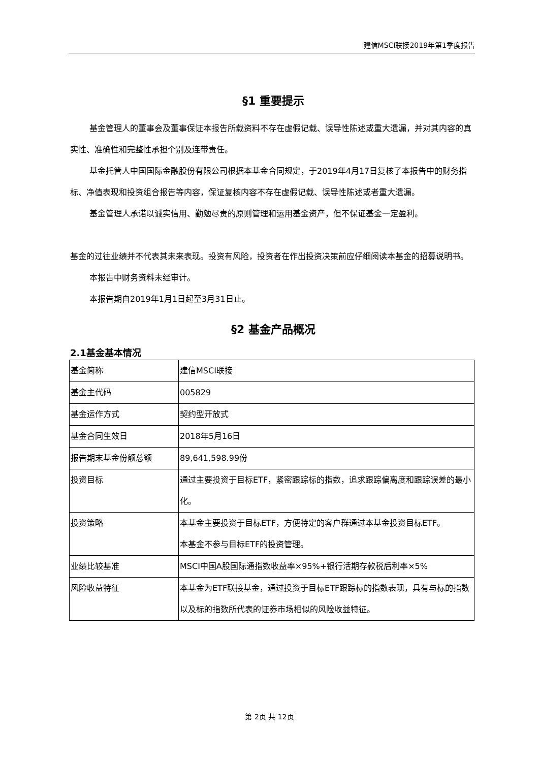建信MSCI联接2019年第1季度报告
§1 重要提示
基金管理人的董事会及董事保证本报告所载资料不存在虚假记载、误导性陈述或重大遗漏，并对其内容的真实性、准确性和完整性承担个别及连带责任。
基金托管人中国国际金融股份有限公司根据本基金合同规定，于2019年4月17日复核了本报告中的财务指标、净值表现和投资组合报告等内容，保证复核内容不存在虚假记载、误导性陈述或者重大遗漏。
基金管理人承诺以诚实信用、勤勉尽责的原则管理和运用基金资产，但不保证基金一定盈利。
基金的过往业绩并不代表其未来表现。投资有风险，投资者在作出投资决策前应仔细阅读本基金的招募说明书。
本报告中财务资料未经审计。
本报告期自2019年1月1日起至3月31日止。
§2 基金产品概况
2.1基金基本情况
| 基金简称 | 建信MSCI联接 |
| 基金主代码 | 005829 |
| 基金运作方式 | 契约型开放式 |
| 基金合同生效日 | 2018年5月16日 |
| 报告期末基金份额总额 | 89,641,598.99份 |
| 投资目标 | 通过主要投资于目标ETF，紧密跟踪标的指数，追求跟踪偏离度和跟踪误差的最小化。 |
| 投资策略 | 本基金主要投资于目标ETF，方便特定的客户群通过本基金投资目标ETF。 本基金不参与目标ETF的投资管理。 |
| 业绩比较基准 | MSCI中国A股国际通指数收益率×95%+银行活期存款税后利率×5% |
| 风险收益特征 | 本基金为ETF联接基金，通过投资于目标ETF跟踪标的指数表现，具有与标的指数以及标的指数所代表的证券市场相似的风险收益特征。 |
第 2页 共 12页